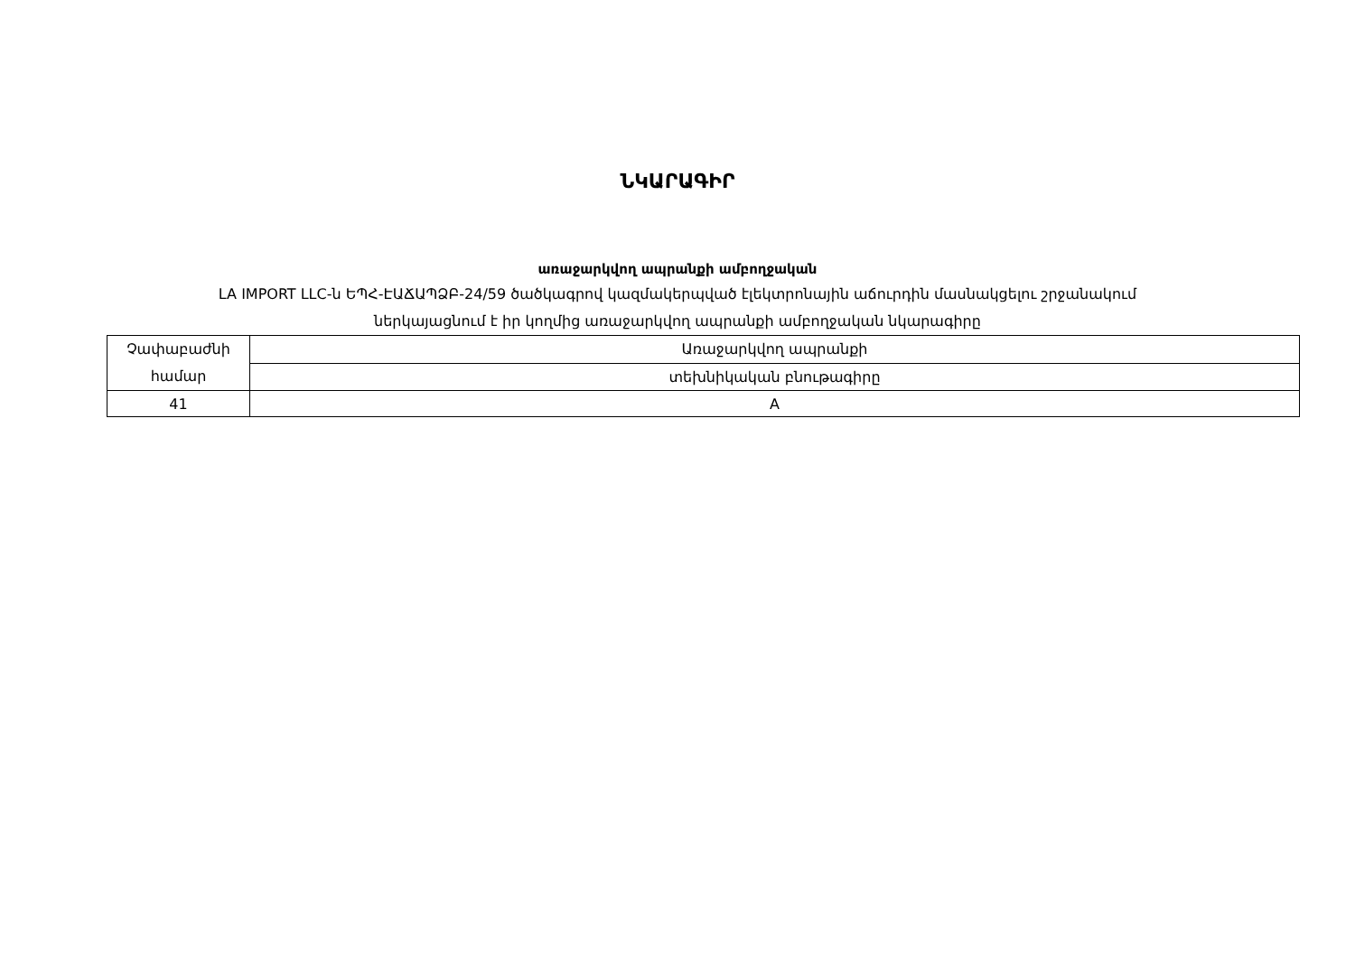ՆԿԱՐԱԳԻՐ
առաջարկվող ապրանքի ամբողջական
LA IMPORT LLC-ն ԵՊՀ-ԷԱՃԱՊՁԲ-24/59 ծածկագրով կազմակերպված էլեկտրոնային աճուրդին մասնակցելու շրջանակում
ներկայացնում է իր կողմից առաջարկվող ապրանքի ամբողջական նկարագիրը
| Չափաբաժնի համար | Առաջարկվող ապրանքի |
| | տեխնիկական բնութագիրը |
| 41 | A |